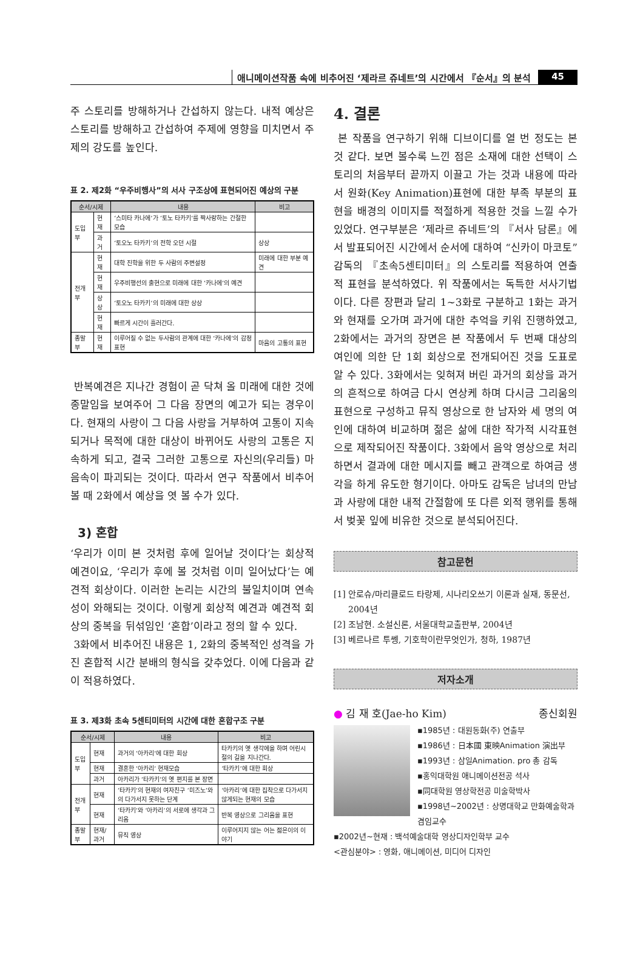애니메이션작품 속에 비추어진 ‘제라르 쥬네트’의 시간에서 『순서』의 분석 45
주 스토리를 방해하거나 간섭하지 않는다. 내적 예상은 스토리를 방해하고 간섭하여 주제에 영향을 미치면서 주제의 강도를 높인다.
표 2. 제2화 “우주비행사”의 서사 구조상에 표현되어진 예상의 구분
| 순서/시제 | | 내용 | 비고 |
| --- | --- | --- | --- |
| 도입부 | 현재 | ‘스미타 카나에’가 ‘토노 타카키’를 짝사랑하는 간절한 모습 | |
| | 과거 | ‘토오노 타카키’의 전학 오던 시절 | 상상 |
| 전개부 | 현재 | 대학 진학을 위한 두 사람의 주변설정 | 미래에 대한 부분 예견 |
| | 현재 | 우주비행선의 출현으로 미래에 대한 ‘카나에’의 예견 | |
| | 상상 | ‘토오노 타카키’의 미래에 대한 상상 | |
| | 현재 | 빠르게 시간이 흘러간다. | |
| 종말부 | 현재 | 이루어질 수 없는 두사람의 관계에 대한 ‘카나에’의 감정표현 | 마음의 고통의 표현 |
반복예견은 지나간 경험이 곧 닥쳐 올 미래에 대한 것에 종말임을 보여주어 그 다음 장면의 예고가 되는 경우이다. 현재의 사랑이 그 다음 사랑을 거부하여 고통이 지속되거나 목적에 대한 대상이 바뀌어도 사랑의 고통은 지속하게 되고, 결국 그러한 고통으로 자신의(우리들) 마음속이 파괴되는 것이다. 따라서 연구 작품에서 비추어 볼 때 2화에서 예상을 엿 볼 수가 있다.
3) 혼합
‘우리가 이미 본 것처럼 후에 일어날 것이다’는 회상적 예견이요, ‘우리가 후에 볼 것처럼 이미 일어났다’는 예견적 회상이다. 이러한 논리는 시간의 불일치이며 연속성이 와해되는 것이다. 이렇게 회상적 예견과 예견적 회상의 중복을 뒤섞임인 ‘혼합’이라고 정의 할 수 있다.
3화에서 비추어진 내용은 1, 2화의 중복적인 성격을 가진 혼합적 시간 분배의 형식을 갖추었다. 이에 다음과 같이 적용하였다.
표 3. 제3화 초속 5센티미터의 시간에 대한 혼합구조 구분
| 순서/시제 | | 내용 | 비고 |
| --- | --- | --- | --- |
| 도입부 | 현재 | 과거의 ‘아카리’에 대한 회상 | 타카키의 옛 생각에을 하며 어린시절의 길을 지나간다. |
| | 현재 | 결혼한 ‘아카리’ 현재모습 | ‘타카키’에 대한 회상 |
| | 과거 | 아카리가 ‘타카키’의 옛 편지를 본 장면 | |
| 전개부 | 현재 | ‘타카키’의 현재의 여자친구 ‘미즈노’와의 다가서지 못하는 단계 | ‘아카리’에 대한 집착으로 다가서지 않게되는 현재의 모습 |
| | 현재 | ‘타카키’와 ‘아카리’의 서로에 생각과 그리움 | 반복 영상으로 그리움을 표현 |
| 종말부 | 현재/과거 | 뮤직 영상 | 이루어지지 않는 어는 젊은이의 이야기 |
4. 결론
본 작품을 연구하기 위해 디브이디를 열 번 정도는 본 것 같다. 보면 볼수록 느낀 점은 소재에 대한 선택이 스토리의 처음부터 끝까지 이끌고 가는 것과 내용에 따라서 원화(Key Animation)표현에 대한 부족 부분의 표현을 배경의 이미지를 적절하게 적용한 것을 느낄 수가 있었다. 연구부분은 ‘제라르 쥬네트’의 『서사 담론』에서 발표되어진 시간에서 순서에 대하여 “신카이 마코토” 감독의 『초속5센티미터』의 스토리를 적용하여 연출적 표현을 분석하였다. 위 작품에서는 독특한 서사기법이다. 다른 장편과 달리 1~3화로 구분하고 1화는 과거와 현재를 오가며 과거에 대한 추억을 키워 진행하였고, 2화에서는 과거의 장면은 본 작품에서 두 번째 대상의 여인에 의한 단 1회 회상으로 전개되어진 것을 도표로 알 수 있다. 3화에서는 잊혀져 버린 과거의 회상을 과거의 흔적으로 하여금 다시 연상케 하며 다시금 그리움의 표현으로 구성하고 뮤직 영상으로 한 남자와 세 명의 여인에 대하여 비교하며 젊은 삶에 대한 작가적 시각표현으로 제작되어진 작품이다. 3화에서 음악 영상으로 처리하면서 결과에 대한 메시지를 빼고 관객으로 하여금 생각을 하게 유도한 형기이다. 아마도 감독은 남녀의 만남과 사랑에 대한 내적 간절함에 또 다른 외적 행위를 통해서 벚꽃 잎에 비유한 것으로 분석되어진다.
참고문헌
[1] 안로슈/마리클로드 타랑제, 시나리오쓰기 이론과 실재, 동문선, 2004년
[2] 조남현. 소설신론, 서울대학교출판부, 2004년
[3] 베르나르 투쎙, 기호학이란무엇인가, 청하, 1987년
저자소개
● 김 재 호(Jae-ho Kim) 종신회원
▪1985년 : 대원동화(주) 연출부
▪1986년 : 日本國 東映Animation 演出부
▪1993년 : 삼일Animation. pro 총 감독
▪홍익대학원 애니메이션전공 석사
▪同대학원 영상학전공 미술학박사
▪1998년~2002년 : 상명대학교 만화예술학과 겸임교수
▪2002년~현재 : 백석예술대학 영상디자인학부 교수
<관심분야> : 영화, 애니메이션, 미디어 디자인